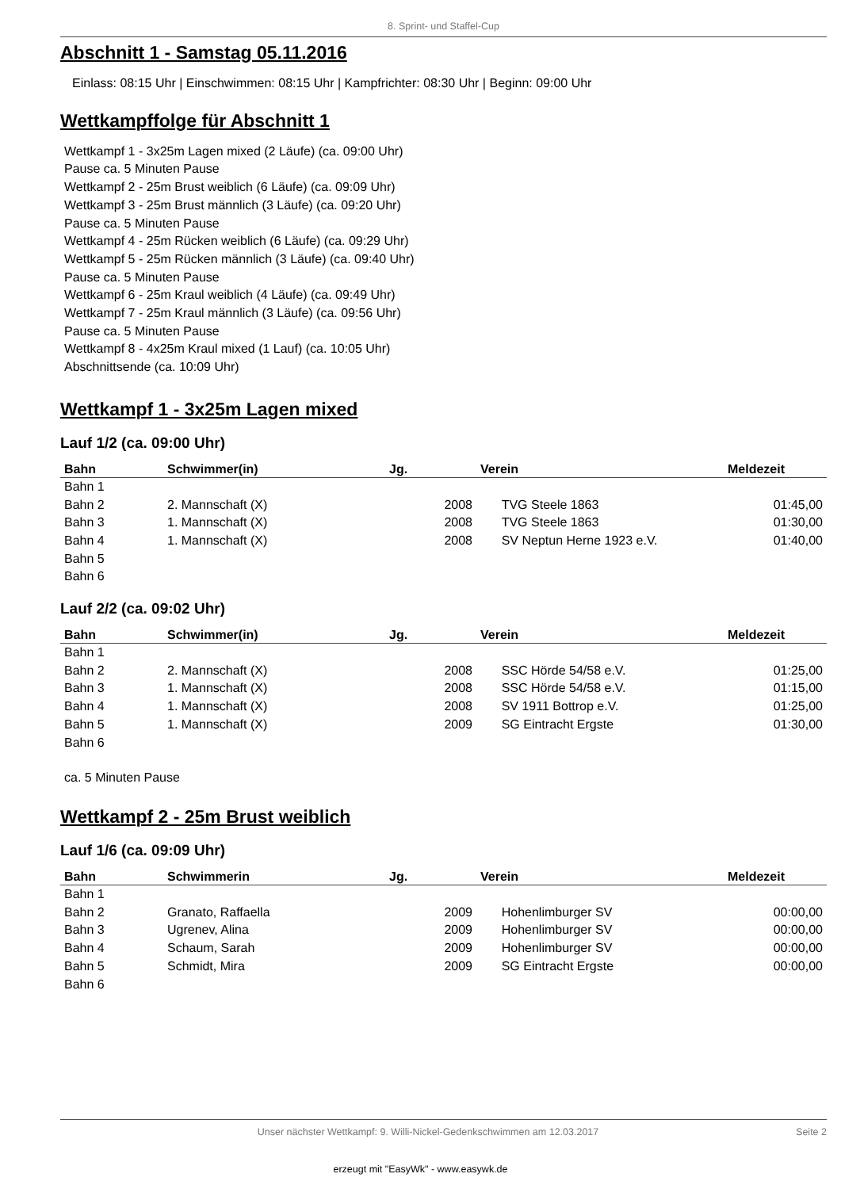8. Sprint- und Staffel-Cup
Abschnitt 1 - Samstag 05.11.2016
Einlass: 08:15 Uhr | Einschwimmen: 08:15 Uhr | Kampfrichter: 08:30 Uhr | Beginn: 09:00 Uhr
Wettkampffolge für Abschnitt 1
Wettkampf 1 - 3x25m Lagen mixed (2 Läufe) (ca. 09:00 Uhr)
Pause ca. 5 Minuten Pause
Wettkampf 2 - 25m Brust weiblich (6 Läufe) (ca. 09:09 Uhr)
Wettkampf 3 - 25m Brust männlich (3 Läufe) (ca. 09:20 Uhr)
Pause ca. 5 Minuten Pause
Wettkampf 4 - 25m Rücken weiblich (6 Läufe) (ca. 09:29 Uhr)
Wettkampf 5 - 25m Rücken männlich (3 Läufe) (ca. 09:40 Uhr)
Pause ca. 5 Minuten Pause
Wettkampf 6 - 25m Kraul weiblich (4 Läufe) (ca. 09:49 Uhr)
Wettkampf 7 - 25m Kraul männlich (3 Läufe) (ca. 09:56 Uhr)
Pause ca. 5 Minuten Pause
Wettkampf 8 - 4x25m Kraul mixed (1 Lauf) (ca. 10:05 Uhr)
Abschnittsende (ca. 10:09 Uhr)
Wettkampf 1 - 3x25m Lagen mixed
Lauf 1/2 (ca. 09:00 Uhr)
| Bahn | Schwimmer(in) | Jg. | Verein | Meldezeit |
| --- | --- | --- | --- | --- |
| Bahn 1 | | | | |
| Bahn 2 | 2. Mannschaft (X) | 2008 | TVG Steele 1863 | 01:45,00 |
| Bahn 3 | 1. Mannschaft (X) | 2008 | TVG Steele 1863 | 01:30,00 |
| Bahn 4 | 1. Mannschaft (X) | 2008 | SV Neptun Herne 1923 e.V. | 01:40,00 |
| Bahn 5 | | | | |
| Bahn 6 | | | | |
Lauf 2/2 (ca. 09:02 Uhr)
| Bahn | Schwimmer(in) | Jg. | Verein | Meldezeit |
| --- | --- | --- | --- | --- |
| Bahn 1 | | | | |
| Bahn 2 | 2. Mannschaft (X) | 2008 | SSC Hörde 54/58 e.V. | 01:25,00 |
| Bahn 3 | 1. Mannschaft (X) | 2008 | SSC Hörde 54/58 e.V. | 01:15,00 |
| Bahn 4 | 1. Mannschaft (X) | 2008 | SV 1911 Bottrop e.V. | 01:25,00 |
| Bahn 5 | 1. Mannschaft (X) | 2009 | SG Eintracht Ergste | 01:30,00 |
| Bahn 6 | | | | |
ca. 5 Minuten Pause
Wettkampf 2 - 25m Brust weiblich
Lauf 1/6 (ca. 09:09 Uhr)
| Bahn | Schwimmerin | Jg. | Verein | Meldezeit |
| --- | --- | --- | --- | --- |
| Bahn 1 | | | | |
| Bahn 2 | Granato, Raffaella | 2009 | Hohenlimburger SV | 00:00,00 |
| Bahn 3 | Ugrenev, Alina | 2009 | Hohenlimburger SV | 00:00,00 |
| Bahn 4 | Schaum, Sarah | 2009 | Hohenlimburger SV | 00:00,00 |
| Bahn 5 | Schmidt, Mira | 2009 | SG Eintracht Ergste | 00:00,00 |
| Bahn 6 | | | | |
Unser nächster Wettkampf: 9. Willi-Nickel-Gedenkschwimmen am 12.03.2017 Seite 2
erzeugt mit "EasyWk" - www.easywk.de